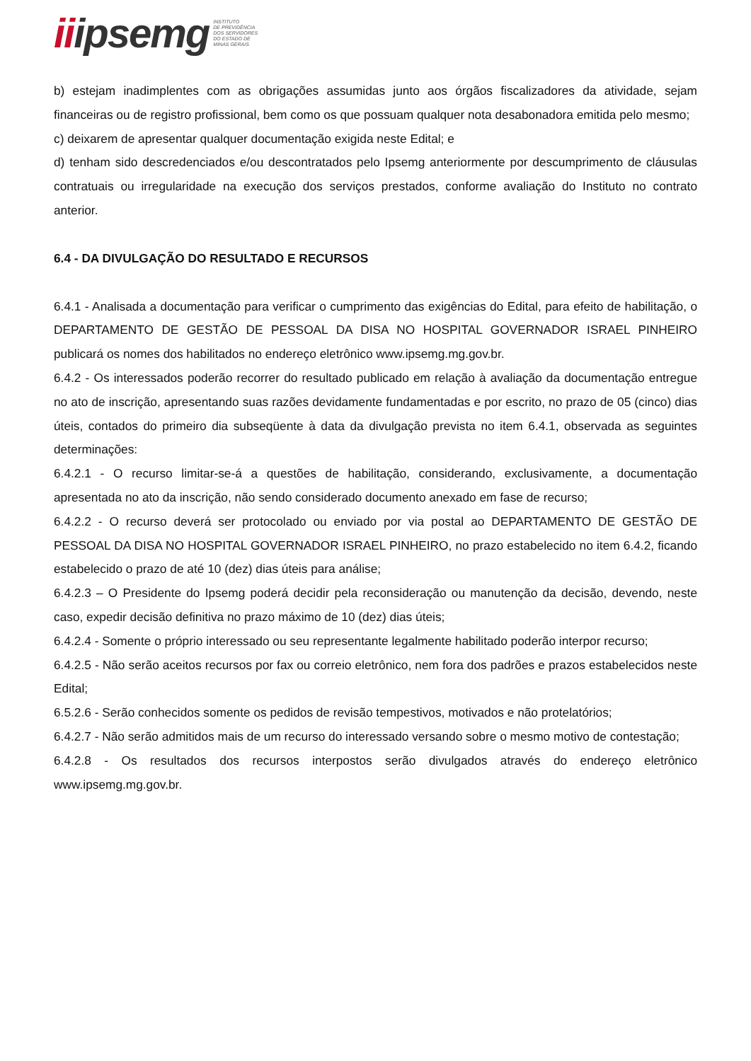iiipsemg
INSTITUTO
DE PREVIDÊNCIA
DOS SERVIDORES
DO ESTADO DE
MINAS GERAIS
b) estejam inadimplentes com as obrigações assumidas junto aos órgãos fiscalizadores da atividade, sejam financeiras ou de registro profissional, bem como os que possuam qualquer nota desabonadora emitida pelo mesmo;
c) deixarem de apresentar qualquer documentação exigida neste Edital; e
d) tenham sido descredenciados e/ou descontratados pelo Ipsemg anteriormente por descumprimento de cláusulas contratuais ou irregularidade na execução dos serviços prestados, conforme avaliação do Instituto no contrato anterior.
6.4 - DA DIVULGAÇÃO DO RESULTADO E RECURSOS
6.4.1 - Analisada a documentação para verificar o cumprimento das exigências do Edital, para efeito de habilitação, o DEPARTAMENTO DE GESTÃO DE PESSOAL DA DISA NO HOSPITAL GOVERNADOR ISRAEL PINHEIRO publicará os nomes dos habilitados no endereço eletrônico www.ipsemg.mg.gov.br.
6.4.2 - Os interessados poderão recorrer do resultado publicado em relação à avaliação da documentação entregue no ato de inscrição, apresentando suas razões devidamente fundamentadas e por escrito, no prazo de 05 (cinco) dias úteis, contados do primeiro dia subseqüente à data da divulgação prevista no item 6.4.1, observada as seguintes determinações:
6.4.2.1 - O recurso limitar-se-á a questões de habilitação, considerando, exclusivamente, a documentação apresentada no ato da inscrição, não sendo considerado documento anexado em fase de recurso;
6.4.2.2 - O recurso deverá ser protocolado ou enviado por via postal ao DEPARTAMENTO DE GESTÃO DE PESSOAL DA DISA NO HOSPITAL GOVERNADOR ISRAEL PINHEIRO, no prazo estabelecido no item 6.4.2, ficando estabelecido o prazo de até 10 (dez) dias úteis para análise;
6.4.2.3 – O Presidente do Ipsemg poderá decidir pela reconsideração ou manutenção da decisão, devendo, neste caso, expedir decisão definitiva no prazo máximo de 10 (dez) dias úteis;
6.4.2.4 - Somente o próprio interessado ou seu representante legalmente habilitado poderão interpor recurso;
6.4.2.5 - Não serão aceitos recursos por fax ou correio eletrônico, nem fora dos padrões e prazos estabelecidos neste Edital;
6.5.2.6 - Serão conhecidos somente os pedidos de revisão tempestivos, motivados e não protelatórios;
6.4.2.7 - Não serão admitidos mais de um recurso do interessado versando sobre o mesmo motivo de contestação;
6.4.2.8 - Os resultados dos recursos interpostos serão divulgados através do endereço eletrônico www.ipsemg.mg.gov.br.